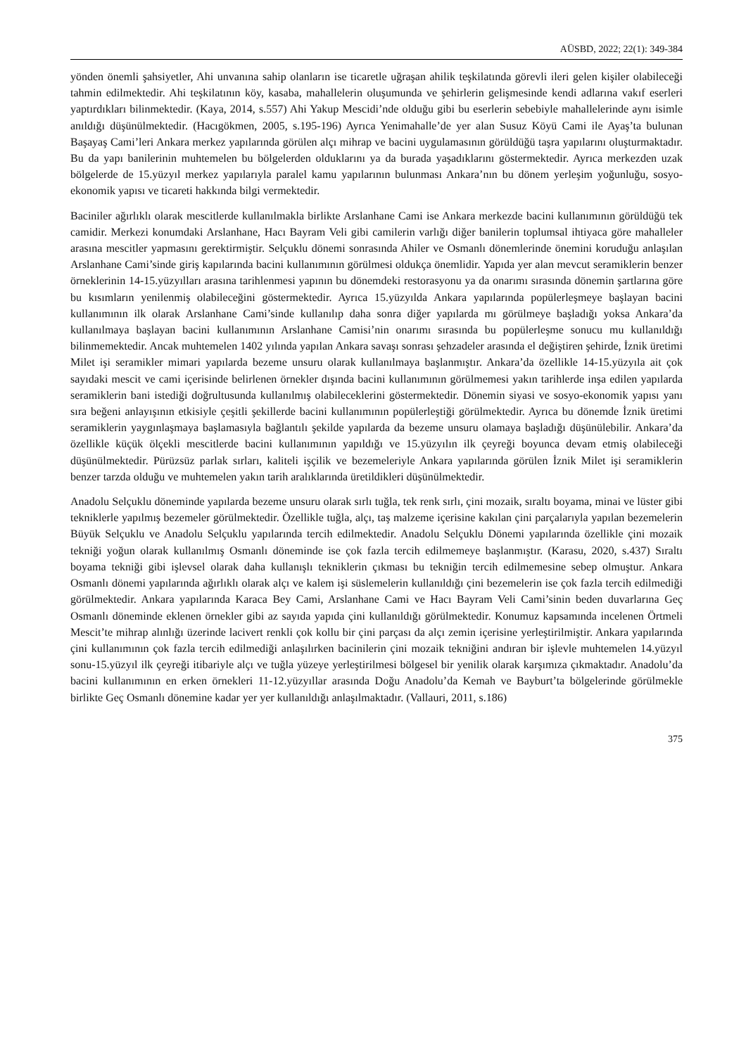AÜSBD, 2022; 22(1): 349-384
yönden önemli şahsiyetler, Ahi unvanına sahip olanların ise ticaretle uğraşan ahilik teşkilatında görevli ileri gelen kişiler olabileceği tahmin edilmektedir. Ahi teşkilatının köy, kasaba, mahallelerin oluşumunda ve şehirlerin gelişmesinde kendi adlarına vakıf eserleri yaptırdıkları bilinmektedir. (Kaya, 2014, s.557) Ahi Yakup Mescidi’nde olduğu gibi bu eserlerin sebebiyle mahallelerinde aynı isimle anıldığı düşünülmektedir. (Hacıgökmen, 2005, s.195-196) Ayrıca Yenimahalle’de yer alan Susuz Köyü Cami ile Ayaş’ta bulunan Başayaş Cami’leri Ankara merkez yapılarında görülen alçı mihrap ve bacini uygulamasının görüldüğü taşra yapılarını oluşturmaktadır. Bu da yapı banilerinin muhtemelen bu bölgelerden olduklarını ya da burada yaşadıklarını göstermektedir. Ayrıca merkezden uzak bölgelerde de 15.yüzyıl merkez yapılarıyla paralel kamu yapılarının bulunması Ankara’nın bu dönem yerleşim yoğunluğu, sosyo-ekonomik yapısı ve ticareti hakkında bilgi vermektedir.
Baciniler ağırlıklı olarak mescitlerde kullanılmakla birlikte Arslanhane Cami ise Ankara merkezde bacini kullanımının görüldüğü tek camidir. Merkezi konumdaki Arslanhane, Hacı Bayram Veli gibi camilerin varlığı diğer banilerin toplumsal ihtiyaca göre mahalleler arasına mescitler yapmasını gerektirmiştir. Selçuklu dönemi sonrasında Ahiler ve Osmanlı dönemlerinde önemini koruduğu anlaşılan Arslanhane Cami’sinde giriş kapılarında bacini kullanımının görülmesi oldukça önemlidir. Yapıda yer alan mevcut seramiklerin benzer örneklerinin 14-15.yüzyılları arasına tarihlenmesi yapının bu dönemdeki restorasyonu ya da onarımı sırasında dönemin şartlarına göre bu kısımların yenilenmiş olabileceğini göstermektedir. Ayrıca 15.yüzyılda Ankara yapılarında popülerleşmeye başlayan bacini kullanımının ilk olarak Arslanhane Cami’sinde kullanılıp daha sonra diğer yapılarda mı görülmeye başladığı yoksa Ankara’da kullanılmaya başlayan bacini kullanımının Arslanhane Camisi’nin onarımı sırasında bu popülerleşme sonucu mu kullanıldığı bilinmemektedir. Ancak muhtemelen 1402 yılında yapılan Ankara savaşı sonrası şehzadeler arasında el değiştiren şehirde, İznik üretimi Milet işi seramikler mimari yapılarda bezeme unsuru olarak kullanılmaya başlanmıştır. Ankara’da özellikle 14-15.yüzyıla ait çok sayıdaki mescit ve cami içerisinde belirlenen örnekler dışında bacini kullanımının görülmemesi yakın tarihlerde inşa edilen yapılarda seramiklerin bani istediği doğrultusunda kullanılmış olabileceklerini göstermektedir. Dönemin siyasi ve sosyo-ekonomik yapısı yanı sıra beğeni anlayışının etkisiyle çeşitli şekillerde bacini kullanımının popülerleştiği görülmektedir. Ayrıca bu dönemde İznik üretimi seramiklerin yaygınlaşmaya başlamasıyla bağlantılı şekilde yapılarda da bezeme unsuru olamaya başladığı düşünülebilir. Ankara’da özellikle küçük ölçekli mescitlerde bacini kullanımının yapıldığı ve 15.yüzyılın ilk çeyreği boyunca devam etmiş olabileceği düşünülmektedir. Pürüzsüz parlak sırları, kaliteli işçilik ve bezemeleriyle Ankara yapılarında görülen İznik Milet işi seramiklerin benzer tarzda olduğu ve muhtemelen yakın tarih aralıklarında üretildikleri düşünülmektedir.
Anadolu Selçuklu döneminde yapılarda bezeme unsuru olarak sırlı tuğla, tek renk sırlı, çini mozaik, sıraltı boyama, minai ve lüster gibi tekniklerle yapılmış bezemeler görülmektedir. Özellikle tuğla, alçı, taş malzeme içerisine kakılan çini parçalarıyla yapılan bezemelerin Büyük Selçuklu ve Anadolu Selçuklu yapılarında tercih edilmektedir. Anadolu Selçuklu Dönemi yapılarında özellikle çini mozaik tekniği yoğun olarak kullanılmış Osmanlı döneminde ise çok fazla tercih edilmemeye başlanmıştır. (Karasu, 2020, s.437) Sıraltı boyama tekniği gibi işlevsel olarak daha kullanışlı tekniklerin çıkması bu tekniğin tercih edilmemesine sebep olmuştur. Ankara Osmanlı dönemi yapılarında ağırlıklı olarak alçı ve kalem işi süslemelerin kullanıldığı çini bezemelerin ise çok fazla tercih edilmediği görülmektedir. Ankara yapılarında Karaca Bey Cami, Arslanhane Cami ve Hacı Bayram Veli Cami’sinin beden duvarlarına Geç Osmanlı döneminde eklenen örnekler gibi az sayıda yapıda çini kullanıldığı görülmektedir. Konumuz kapsamında incelenen Örtmeli Mescit’te mihrap alınlığı üzerinde lacivert renkli çok kollu bir çini parçası da alçı zemin içerisine yerleştirilmiştir. Ankara yapılarında çini kullanımının çok fazla tercih edilmediği anlaşılırken bacinilerin çini mozaik tekniğini andıran bir işlevle muhtemelen 14.yüzyıl sonu-15.yüzyıl ilk çeyreği itibariyle alçı ve tuğla yüzeye yerleştirilmesi bölgesel bir yenilik olarak karşımıza çıkmaktadır. Anadolu’da bacini kullanımının en erken örnekleri 11-12.yüzyıllar arasında Doğu Anadolu’da Kemah ve Bayburt’ta bölgelerinde görülmekle birlikte Geç Osmanlı dönemine kadar yer yer kullanıldığı anlaşılmaktadır. (Vallauri, 2011, s.186)
375